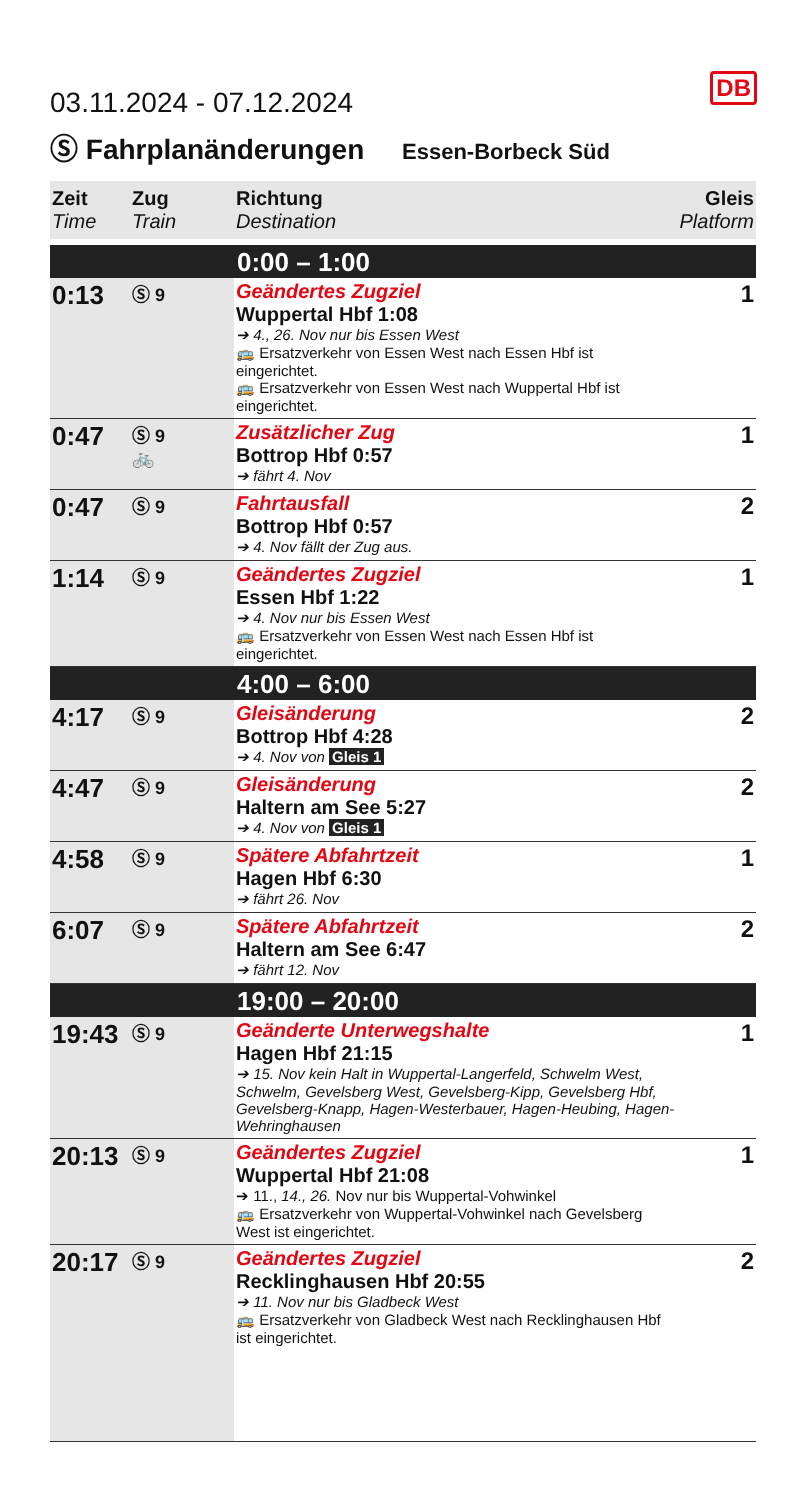DB
03.11.2024 - 07.12.2024
Ⓢ Fahrplanänderungen Essen-Borbeck Süd
| Zeit Time | Zug Train | Richtung Destination | Gleis Platform |
| --- | --- | --- | --- |
| 0:00 – 1:00 | | | |
| 0:13 | Ⓢ 9 | Geändertes Zugziel Wuppertal Hbf 1:08 ➔ 4., 26. Nov nur bis Essen West 🚌 Ersatzverkehr von Essen West nach Essen Hbf ist eingerichtet. 🚌 Ersatzverkehr von Essen West nach Wuppertal Hbf ist eingerichtet. | 1 |
| 0:47 | Ⓢ 9 🚲 | Zusätzlicher Zug Bottrop Hbf 0:57 ➔ fährt 4. Nov | 1 |
| 0:47 | Ⓢ 9 | Fahrtausfall Bottrop Hbf 0:57 ➔ 4. Nov fällt der Zug aus. | 2 |
| 1:14 | Ⓢ 9 | Geändertes Zugziel Essen Hbf 1:22 ➔ 4. Nov nur bis Essen West 🚌 Ersatzverkehr von Essen West nach Essen Hbf ist eingerichtet. | 1 |
| 4:00 – 6:00 | | | |
| 4:17 | Ⓢ 9 | Gleisänderung Bottrop Hbf 4:28 ➔ 4. Nov von Gleis 1 | 2 |
| 4:47 | Ⓢ 9 | Gleisänderung Haltern am See 5:27 ➔ 4. Nov von Gleis 1 | 2 |
| 4:58 | Ⓢ 9 | Spätere Abfahrtzeit Hagen Hbf 6:30 ➔ fährt 26. Nov | 1 |
| 6:07 | Ⓢ 9 | Spätere Abfahrtzeit Haltern am See 6:47 ➔ fährt 12. Nov | 2 |
| 19:00 – 20:00 | | | |
| 19:43 | Ⓢ 9 | Geänderte Unterwegshalte Hagen Hbf 21:15 ➔ 15. Nov kein Halt in Wuppertal-Langerfeld, Schwelm West, Schwelm, Gevelsberg West, Gevelsberg-Kipp, Gevelsberg Hbf, Gevelsberg-Knapp, Hagen-Westerbauer, Hagen-Heubing, Hagen-Wehringhausen | 1 |
| 20:13 | Ⓢ 9 | Geändertes Zugziel Wuppertal Hbf 21:08 ➔ 11., 14., 26. Nov nur bis Wuppertal-Vohwinkel 🚌 Ersatzverkehr von Wuppertal-Vohwinkel nach Gevelsberg West ist eingerichtet. | 1 |
| 20:17 | Ⓢ 9 | Geändertes Zugziel Recklinghausen Hbf 20:55 ➔ 11. Nov nur bis Gladbeck West 🚌 Ersatzverkehr von Gladbeck West nach Recklinghausen Hbf ist eingerichtet. | 2 |